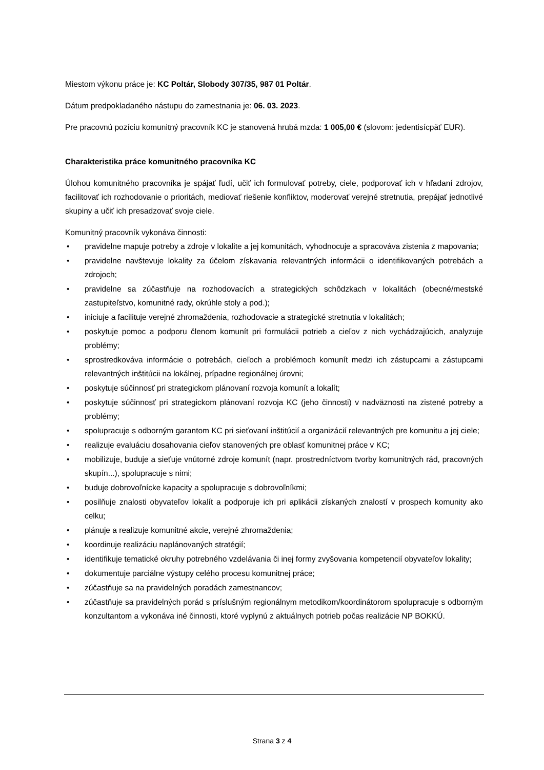Miestom výkonu práce je: KC Poltár, Slobody 307/35, 987 01 Poltár.
Dátum predpokladaného nástupu do zamestnania je: 06. 03. 2023.
Pre pracovnú pozíciu komunitný pracovník KC je stanovená hrubá mzda: 1 005,00 € (slovom: jedentisícpäť EUR).
Charakteristika práce komunitného pracovníka KC
Úlohou komunitného pracovníka je spájať ľudí, učiť ich formulovať potreby, ciele, podporovať ich v hľadaní zdrojov, facilitovať ich rozhodovanie o prioritách, mediovať riešenie konfliktov, moderovať verejné stretnutia, prepájať jednotlivé skupiny a učiť ich presadzovať svoje ciele.
Komunitný pracovník vykonáva činnosti:
• pravidelne mapuje potreby a zdroje v lokalite a jej komunitách, vyhodnocuje a spracováva zistenia z mapovania;
• pravidelne navštevuje lokality za účelom získavania relevantných informácii o identifikovaných potrebách a zdrojoch;
• pravidelne sa zúčastňuje na rozhodovacích a strategických schôdzkach v lokalitách (obecné/mestské zastupiteľstvo, komunitné rady, okrúhle stoly a pod.);
• iniciuje a facilituje verejné zhromaždenia, rozhodovacie a strategické stretnutia v lokalitách;
• poskytuje pomoc a podporu členom komunít pri formulácii potrieb a cieľov z nich vychádzajúcich, analyzuje problémy;
• sprostredkováva informácie o potrebách, cieľoch a problémoch komunít medzi ich zástupcami a zástupcami relevantných inštitúcii na lokálnej, prípadne regionálnej úrovni;
• poskytuje súčinnosť pri strategickom plánovaní rozvoja komunít a lokalít;
• poskytuje súčinnosť pri strategickom plánovaní rozvoja KC (jeho činnosti) v nadväznosti na zistené potreby a problémy;
• spolupracuje s odborným garantom KC pri sieťovaní inštitúcií a organizácií relevantných pre komunitu a jej ciele;
• realizuje evaluáciu dosahovania cieľov stanovených pre oblasť komunitnej práce v KC;
• mobilizuje, buduje a sieťuje vnútorné zdroje komunít (napr. prostredníctvom tvorby komunitných rád, pracovných skupín...), spolupracuje s nimi;
• buduje dobrovoľnícke kapacity a spolupracuje s dobrovoľníkmi;
• posilňuje znalosti obyvateľov lokalít a podporuje ich pri aplikácii získaných znalostí v prospech komunity ako celku;
• plánuje a realizuje komunitné akcie, verejné zhromaždenia;
• koordinuje realizáciu naplánovaných stratégií;
• identifikuje tematické okruhy potrebného vzdelávania či inej formy zvyšovania kompetencií obyvateľov lokality;
• dokumentuje parciálne výstupy celého procesu komunitnej práce;
• zúčastňuje sa na pravidelných poradách zamestnancov;
• zúčastňuje sa pravidelných porád s príslušným regionálnym metodikom/koordinátorom spolupracuje s odborným konzultantom a vykonáva iné činnosti, ktoré vyplynú z aktuálnych potrieb počas realizácie NP BOKKÚ.
Strana 3 z 4